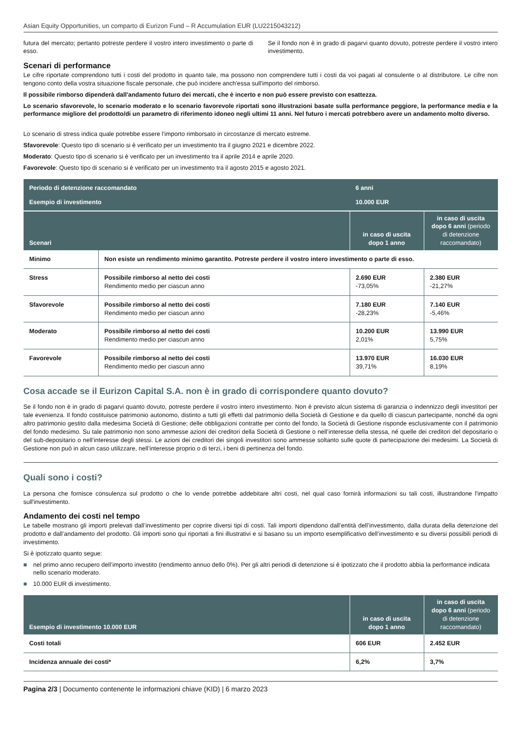Asian Equity Opportunities, un comparto di Eurizon Fund – R Accumulation EUR (LU2215043212)
futura del mercato; pertanto potreste perdere il vostro intero investimento o parte di esso.
Se il fondo non è in grado di pagarvi quanto dovuto, potreste perdere il vostro intero investimento.
Scenari di performance
Le cifre riportate comprendono tutti i costi del prodotto in quanto tale, ma possono non comprendere tutti i costi da voi pagati al consulente o al distributore. Le cifre non tengono conto della vostra situazione fiscale personale, che può incidere anch'essa sull'importo del rimborso.
Il possibile rimborso dipenderà dall'andamento futuro dei mercati, che è incerto e non può essere previsto con esattezza.
Lo scenario sfavorevole, lo scenario moderato e lo scenario favorevole riportati sono illustrazioni basate sulla performance peggiore, la performance media e la performance migliore del prodotto/di un parametro di riferimento idoneo negli ultimi 11 anni. Nel futuro i mercati potrebbero avere un andamento molto diverso.
Lo scenario di stress indica quale potrebbe essere l'importo rimborsato in circostanze di mercato estreme.
Sfavorevole: Questo tipo di scenario si è verificato per un investimento tra il giugno 2021 e dicembre 2022.
Moderato: Questo tipo di scenario si è verificato per un investimento tra il aprile 2014 e aprile 2020.
Favorevole: Questo tipo di scenario si è verificato per un investimento tra il agosto 2015 e agosto 2021.
| Periodo di detenzione raccomandato | | 6 anni | |
| Esempio di investimento | | 10.000 EUR | |
| Scenari | | in caso di uscita dopo 1 anno | in caso di uscita dopo 6 anni (periodo di detenzione raccomandato) |
| Minimo | Non esiste un rendimento minimo garantito. Potreste perdere il vostro intero investimento o parte di esso. | | |
| Stress | Possibile rimborso al netto dei costi Rendimento medio per ciascun anno | 2.690 EUR -73,05% | 2.380 EUR -21,27% |
| Sfavorevole | Possibile rimborso al netto dei costi Rendimento medio per ciascun anno | 7.180 EUR -28,23% | 7.140 EUR -5,46% |
| Moderato | Possibile rimborso al netto dei costi Rendimento medio per ciascun anno | 10.200 EUR 2,01% | 13.990 EUR 5,75% |
| Favorevole | Possibile rimborso al netto dei costi Rendimento medio per ciascun anno | 13.970 EUR 39,71% | 16.030 EUR 8,19% |
Cosa accade se il Eurizon Capital S.A. non è in grado di corrispondere quanto dovuto?
Se il fondo non è in grado di pagarvi quanto dovuto, potreste perdere il vostro intero investimento. Non è previsto alcun sistema di garanzia o indennizzo degli investitori per tale evenienza. Il fondo costituisce patrimonio autonomo, distinto a tutti gli effetti dal patrimonio della Società di Gestione e da quello di ciascun partecipante, nonché da ogni altro patrimonio gestito dalla medesima Società di Gestione; delle obbligazioni contratte per conto del fondo, la Società di Gestione risponde esclusivamente con il patrimonio del fondo medesimo. Su tale patrimonio non sono ammesse azioni dei creditori della Società di Gestione o nell’interesse della stessa, né quelle dei creditori del depositario o del sub-depositario o nell’interesse degli stessi. Le azioni dei creditori dei singoli investitori sono ammesse soltanto sulle quote di partecipazione dei medesimi. La Società di Gestione non può in alcun caso utilizzare, nell’interesse proprio o di terzi, i beni di pertinenza del fondo.
Quali sono i costi?
La persona che fornisce consulenza sul prodotto o che lo vende potrebbe addebitare altri costi, nel qual caso fornirà informazioni su tali costi, illustrandone l'impatto sull'investimento.
Andamento dei costi nel tempo
Le tabelle mostrano gli importi prelevati dall’investimento per coprire diversi tipi di costi. Tali importi dipendono dall’entità dell’investimento, dalla durata della detenzione del prodotto e dall’andamento del prodotto. Gli importi sono qui riportati a fini illustrativi e si basano su un importo esemplificativo dell’investimento e su diversi possibili periodi di investimento.
Si è ipotizzato quanto segue:
■ nel primo anno recupero dell’importo investito (rendimento annuo dello 0%). Per gli altri periodi di detenzione si è ipotizzato che il prodotto abbia la performance indicata nello scenario moderato.
■ 10.000 EUR di investimento.
| Esempio di investimento 10.000 EUR | in caso di uscita dopo 1 anno | in caso di uscita dopo 6 anni (periodo di detenzione raccomandato) |
| --- | --- | --- |
| Costi totali | 606 EUR | 2.452 EUR |
| Incidenza annuale dei costi* | 6,2% | 3,7% |
Pagina 2/3 | Documento contenente le informazioni chiave (KID) | 6 marzo 2023